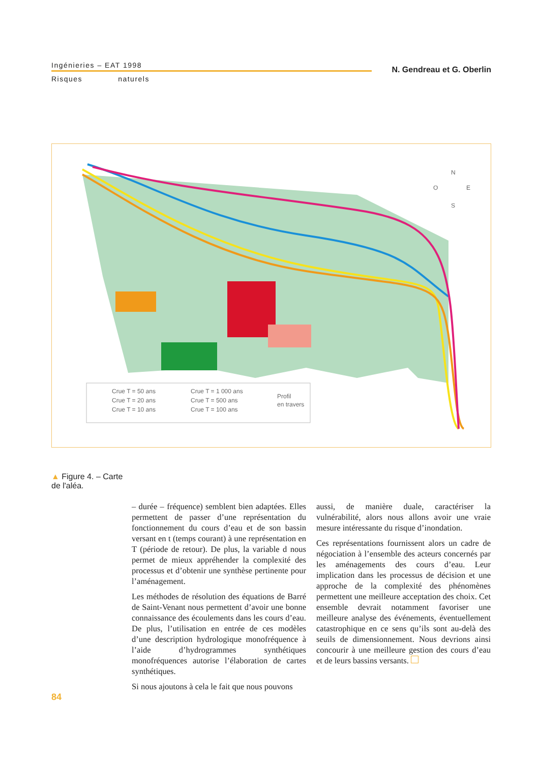Ingénieries – EAT 1998
Risques naturels
N. Gendreau et G. Oberlin
Crue T = 50 ans
Crue T = 20 ans
Crue T = 10 ans
Crue T = 1 000 ans
Crue T = 500 ans
Crue T = 100 ans
Profil
en travers
N
O
E
S
▲ Figure 4. – Carte de l'aléa.
– durée – fréquence) semblent bien adaptées. Elles permettent de passer d’une représentation du fonctionnement du cours d’eau et de son bassin versant en t (temps courant) à une représentation en T (période de retour). De plus, la variable d nous permet de mieux appréhender la complexité des processus et d’obtenir une synthèse pertinente pour l’aménagement.
Les méthodes de résolution des équations de Barré de Saint-Venant nous permettent d’avoir une bonne connaissance des écoulements dans les cours d’eau. De plus, l’utilisation en entrée de ces modèles d’une description hydrologique monofréquence à l’aide d’hydrogrammes synthétiques monofréquences autorise l’élaboration de cartes synthétiques.
Si nous ajoutons à cela le fait que nous pouvons
aussi, de manière duale, caractériser la vulnérabilité, alors nous allons avoir une vraie mesure intéressante du risque d’inondation.
Ces représentations fournissent alors un cadre de négociation à l’ensemble des acteurs concernés par les aménagements des cours d’eau. Leur implication dans les processus de décision et une approche de la complexité des phénomènes permettent une meilleure acceptation des choix. Cet ensemble devrait notamment favoriser une meilleure analyse des événements, éventuellement catastrophique en ce sens qu’ils sont au-delà des seuils de dimensionnement. Nous devrions ainsi concourir à une meilleure gestion des cours d’eau et de leurs bassins versants.
84